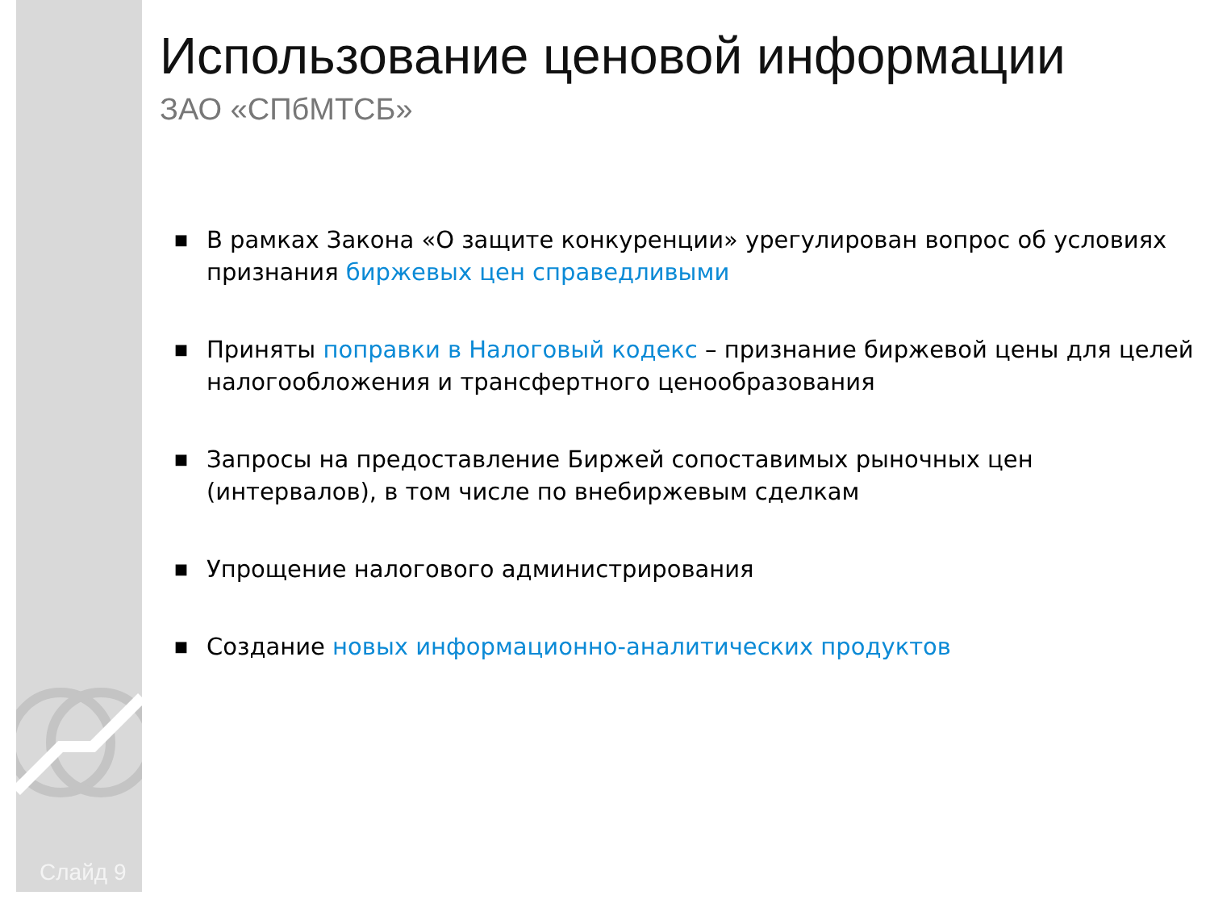Использование ценовой информации
ЗАО «СПбМТСБ»
■ В рамках Закона «О защите конкуренции» урегулирован вопрос об условиях признания биржевых цен справедливыми
■ Приняты поправки в Налоговый кодекс – признание биржевой цены для целей налогообложения и трансфертного ценообразования
■ Запросы на предоставление Биржей сопоставимых рыночных цен (интервалов), в том числе по внебиржевым сделкам
■ Упрощение налогового администрирования
■ Создание новых информационно-аналитических продуктов
Слайд 9